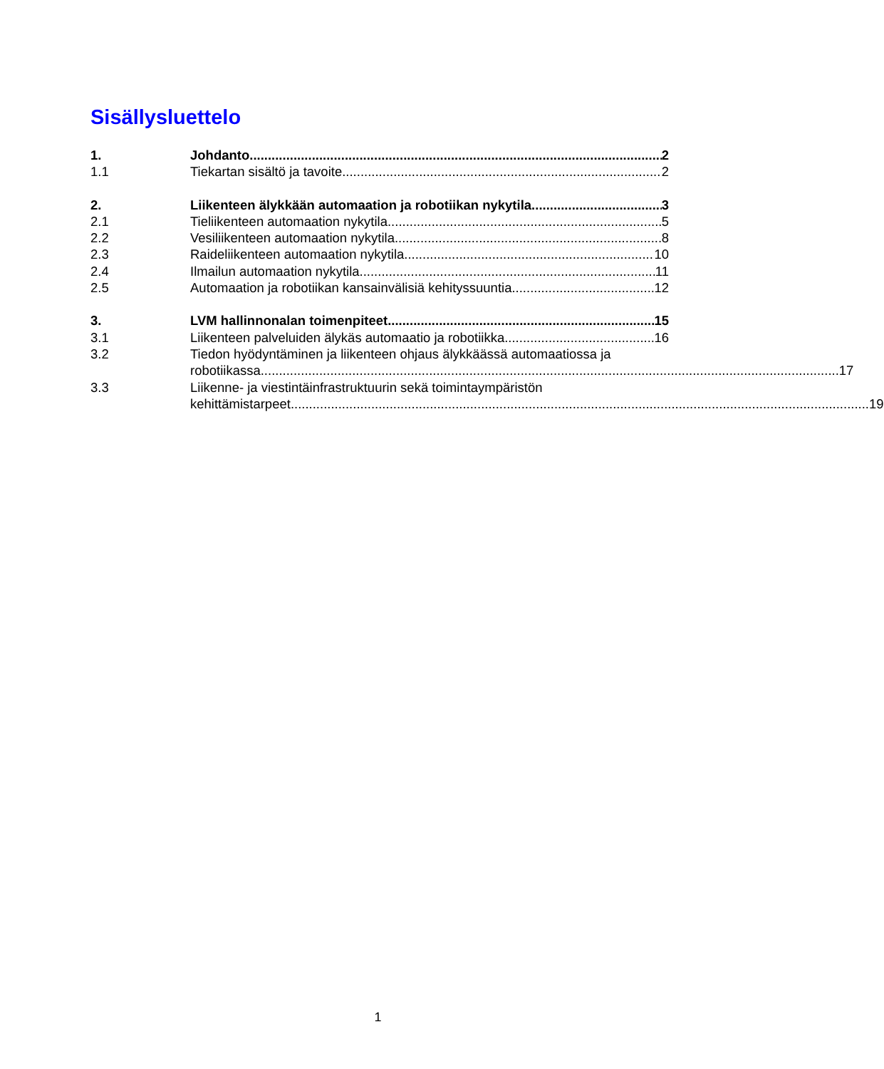Sisällysluettelo
1. Johdanto 2
1.1 Tiekartan sisältö ja tavoite 2
2. Liikenteen älykkään automaation ja robotiikan nykytila 3
2.1 Tieliikenteen automaation nykytila 5
2.2 Vesiliikenteen automaation nykytila 8
2.3 Raideliikenteen automaation nykytila 10
2.4 Ilmailun automaation nykytila 11
2.5 Automaation ja robotiikan kansainvälisiä kehityssuuntia 12
3. LVM hallinnonalan toimenpiteet 15
3.1 Liikenteen palveluiden älykäs automaatio ja robotiikka 16
3.2 Tiedon hyödyntäminen ja liikenteen ohjaus älykkäässä automaatiossa ja
robotiikassa 17
3.3 Liikenne- ja viestintäinfrastruktuurin sekä toimintaympäristön
kehittämistarpeet 19
1